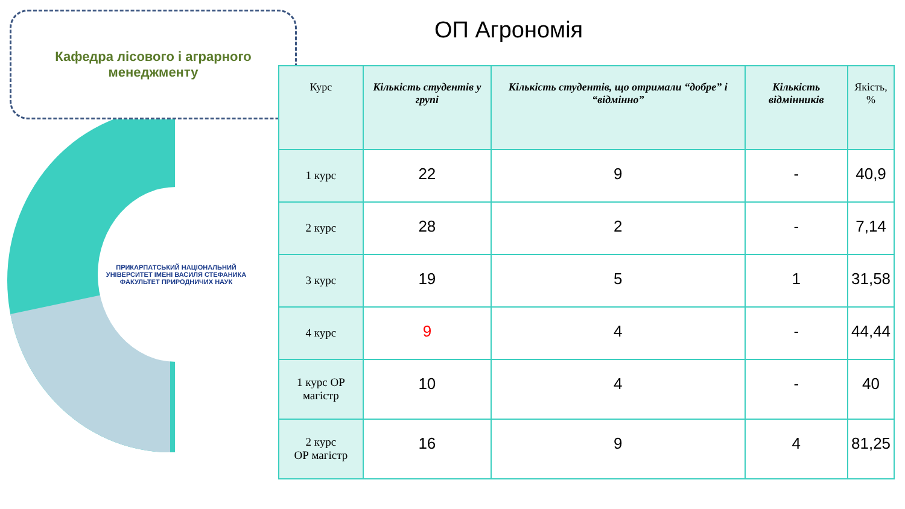ПРИКАРПАТСЬКИЙ НАЦІОНАЛЬНИЙ УНІВЕРСИТЕТ ІМЕНІ ВАСИЛЯ СТЕФАНИКА
ФАКУЛЬТЕТ ПРИРОДНИЧИХ НАУК
Кафедра лісового і аграрного
менеджменту
ОП Агрономія
| Курс | Кількість студентів у групі | Кількість студентів, що отримали “добре” і “відмінно” | Кількість відмінників | Якість, % |
| --- | --- | --- | --- | --- |
| 1 курс | 22 | 9 | - | 40,9 |
| 2 курс | 28 | 2 | - | 7,14 |
| 3 курс | 19 | 5 | 1 | 31,58 |
| 4 курс | 9 | 4 | - | 44,44 |
| 1 курс ОР магістр | 10 | 4 | - | 40 |
| 2 курс ОР магістр | 16 | 9 | 4 | 81,25 |